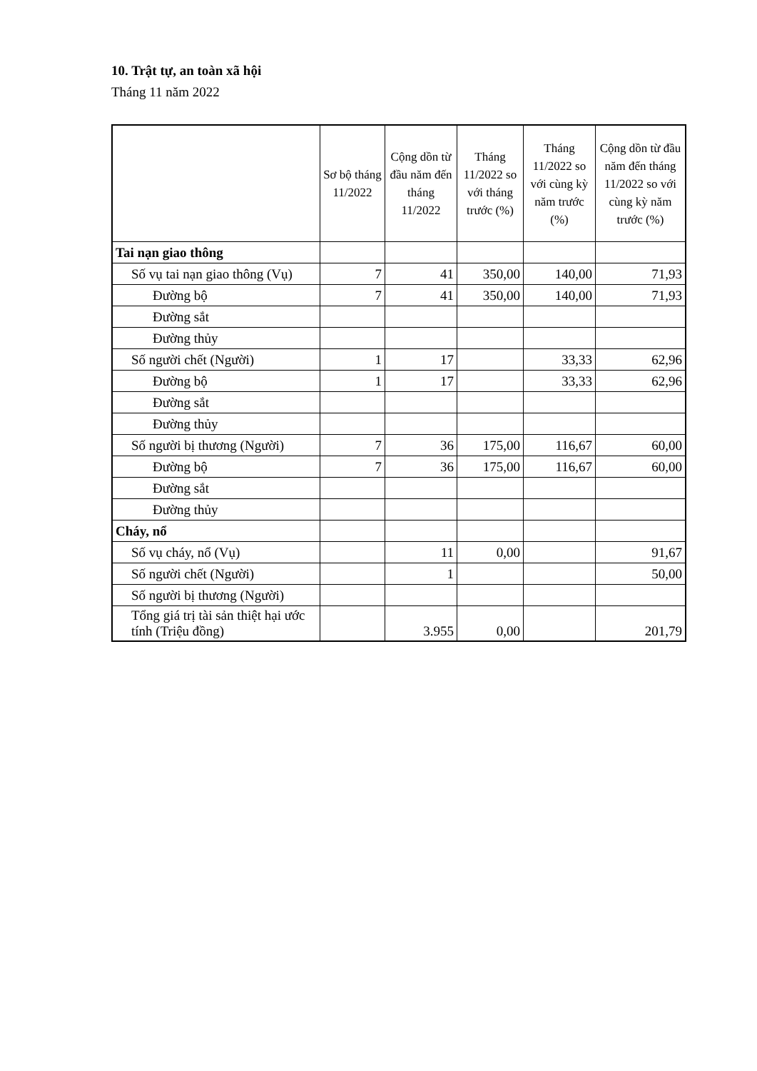10. Trật tự, an toàn xã hội
Tháng 11 năm 2022
| | Sơ bộ tháng 11/2022 | Cộng dồn từ đầu năm đến tháng 11/2022 | Tháng 11/2022 so với tháng trước (%) | Tháng 11/2022 so với cùng kỳ năm trước (%) | Cộng dồn từ đầu năm đến tháng 11/2022 so với cùng kỳ năm trước (%) |
| --- | --- | --- | --- | --- | --- |
| Tai nạn giao thông | | | | | |
| Số vụ tai nạn giao thông (Vụ) | 7 | 41 | 350,00 | 140,00 | 71,93 |
| Đường bộ | 7 | 41 | 350,00 | 140,00 | 71,93 |
| Đường sắt | | | | | |
| Đường thủy | | | | | |
| Số người chết (Người) | 1 | 17 | | 33,33 | 62,96 |
| Đường bộ | 1 | 17 | | 33,33 | 62,96 |
| Đường sắt | | | | | |
| Đường thủy | | | | | |
| Số người bị thương (Người) | 7 | 36 | 175,00 | 116,67 | 60,00 |
| Đường bộ | 7 | 36 | 175,00 | 116,67 | 60,00 |
| Đường sắt | | | | | |
| Đường thủy | | | | | |
| Cháy, nổ | | | | | |
| Số vụ cháy, nổ (Vụ) | | 11 | 0,00 | | 91,67 |
| Số người chết (Người) | | 1 | | | 50,00 |
| Số người bị thương (Người) | | | | | |
| Tổng giá trị tài sản thiệt hại ước tính (Triệu đồng) | | 3.955 | 0,00 | | 201,79 |